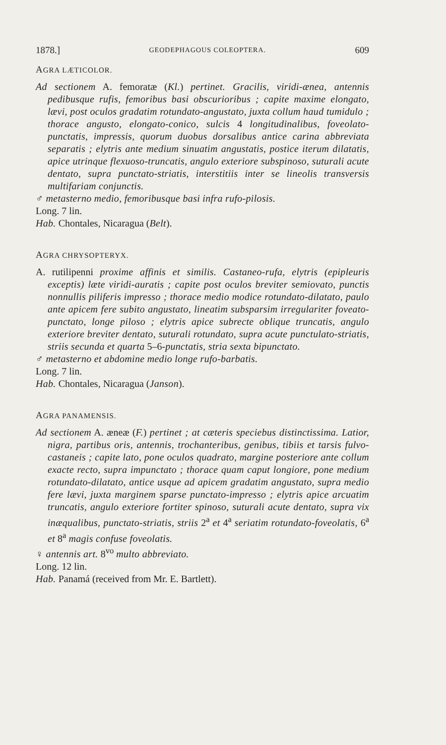1878.] GEODEPHAGOUS COLEOPTERA. 609
AGRA LÆTICOLOR.
Ad sectionem A. femoratæ (Kl.) pertinet. Gracilis, viridi-ænea, antennis pedibusque rufis, femoribus basi obscurioribus ; capite maxime elongato, lævi, post oculos gradatim rotundato-angustato, juxta collum haud tumidulo ; thorace angusto, elongato-conico, sulcis 4 longitudinalibus, foveolato-punctatis, impressis, quorum duobus dorsalibus antice carina abbreviata separatis ; elytris ante medium sinuatim angustatis, postice iterum dilatatis, apice utrinque flexuoso-truncatis, angulo exteriore subspinoso, suturali acute dentato, supra punctato-striatis, interstitiis inter se lineolis transversis multifariam conjunctis.
♂ metasterno medio, femoribusque basi infra rufo-pilosis.
Long. 7 lin.
Hab. Chontales, Nicaragua (Belt).
AGRA CHRYSOPTERYX.
A. rutilipenni proxime affinis et similis. Castaneo-rufa, elytris (epipleuris exceptis) læte viridi-auratis ; capite post oculos breviter semiovato, punctis nonnullis piliferis impresso ; thorace medio modice rotundato-dilatato, paulo ante apicem fere subito angustato, lineatim subsparsim irregulariter foveato-punctato, longe piloso ; elytris apice subrecte oblique truncatis, angulo exteriore breviter dentato, suturali rotundato, supra acute punctulato-striatis, striis secunda et quarta 5–6-punctatis, stria sexta bipunctato.
♂ metasterno et abdomine medio longe rufo-barbatis.
Long. 7 lin.
Hab. Chontales, Nicaragua (Janson).
AGRA PANAMENSIS.
Ad sectionem A. æneæ (F.) pertinet ; at cæteris speciebus distinctissima. Latior, nigra, partibus oris, antennis, trochanteribus, genibus, tibiis et tarsis fulvo-castaneis ; capite lato, pone oculos quadrato, margine posteriore ante collum exacte recto, supra impunctato ; thorace quam caput longiore, pone medium rotundato-dilatato, antice usque ad apicem gradatim angustato, supra medio fere lævi, juxta marginem sparse punctato-impresso ; elytris apice arcuatim truncatis, angulo exteriore fortiter spinoso, suturali acute dentato, supra vix inæqualibus, punctato-striatis, striis 2<sup>a</sup> et 4<sup>a</sup> seriatim rotundato-foveolatis, 6<sup>a</sup> et 8<sup>a</sup> magis confuse foveolatis.
♀ antennis art. 8<sup>vo</sup> multo abbreviato.
Long. 12 lin.
Hab. Panamá (received from Mr. E. Bartlett).